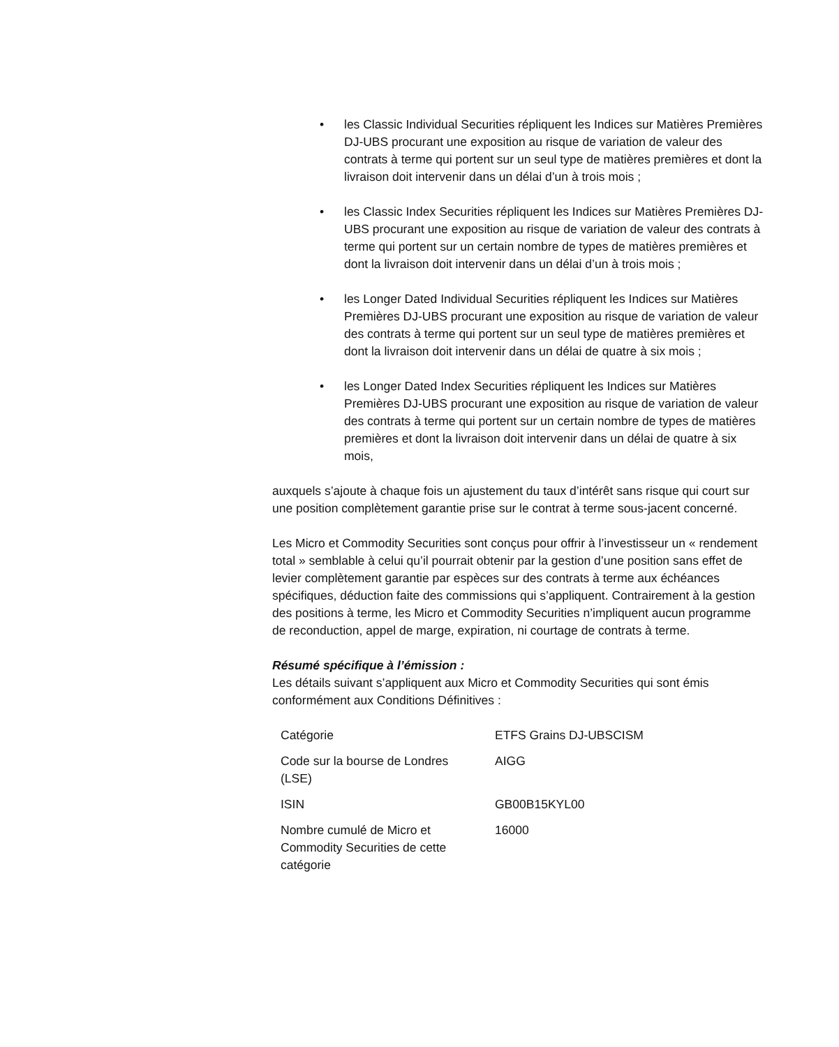• les Classic Individual Securities répliquent les Indices sur Matières Premières DJ-UBS procurant une exposition au risque de variation de valeur des contrats à terme qui portent sur un seul type de matières premières et dont la livraison doit intervenir dans un délai d’un à trois mois ;
• les Classic Index Securities répliquent les Indices sur Matières Premières DJ-UBS procurant une exposition au risque de variation de valeur des contrats à terme qui portent sur un certain nombre de types de matières premières et dont la livraison doit intervenir dans un délai d’un à trois mois ;
• les Longer Dated Individual Securities répliquent les Indices sur Matières Premières DJ-UBS procurant une exposition au risque de variation de valeur des contrats à terme qui portent sur un seul type de matières premières et dont la livraison doit intervenir dans un délai de quatre à six mois ;
• les Longer Dated Index Securities répliquent les Indices sur Matières Premières DJ-UBS procurant une exposition au risque de variation de valeur des contrats à terme qui portent sur un certain nombre de types de matières premières et dont la livraison doit intervenir dans un délai de quatre à six mois,
auxquels s’ajoute à chaque fois un ajustement du taux d’intérêt sans risque qui court sur une position complètement garantie prise sur le contrat à terme sous-jacent concerné.
Les Micro et Commodity Securities sont conçus pour offrir à l’investisseur un « rendement total » semblable à celui qu’il pourrait obtenir par la gestion d’une position sans effet de levier complètement garantie par espèces sur des contrats à terme aux échéances spécifiques, déduction faite des commissions qui s’appliquent. Contrairement à la gestion des positions à terme, les Micro et Commodity Securities n’impliquent aucun programme de reconduction, appel de marge, expiration, ni courtage de contrats à terme.
Résumé spécifique à l’émission :
Les détails suivant s’appliquent aux Micro et Commodity Securities qui sont émis conformément aux Conditions Définitives :
| Catégorie | ETFS Grains DJ-UBSCISM |
| Code sur la bourse de Londres (LSE) | AIGG |
| ISIN | GB00B15KYL00 |
| Nombre cumulé de Micro et Commodity Securities de cette catégorie | 16000 |